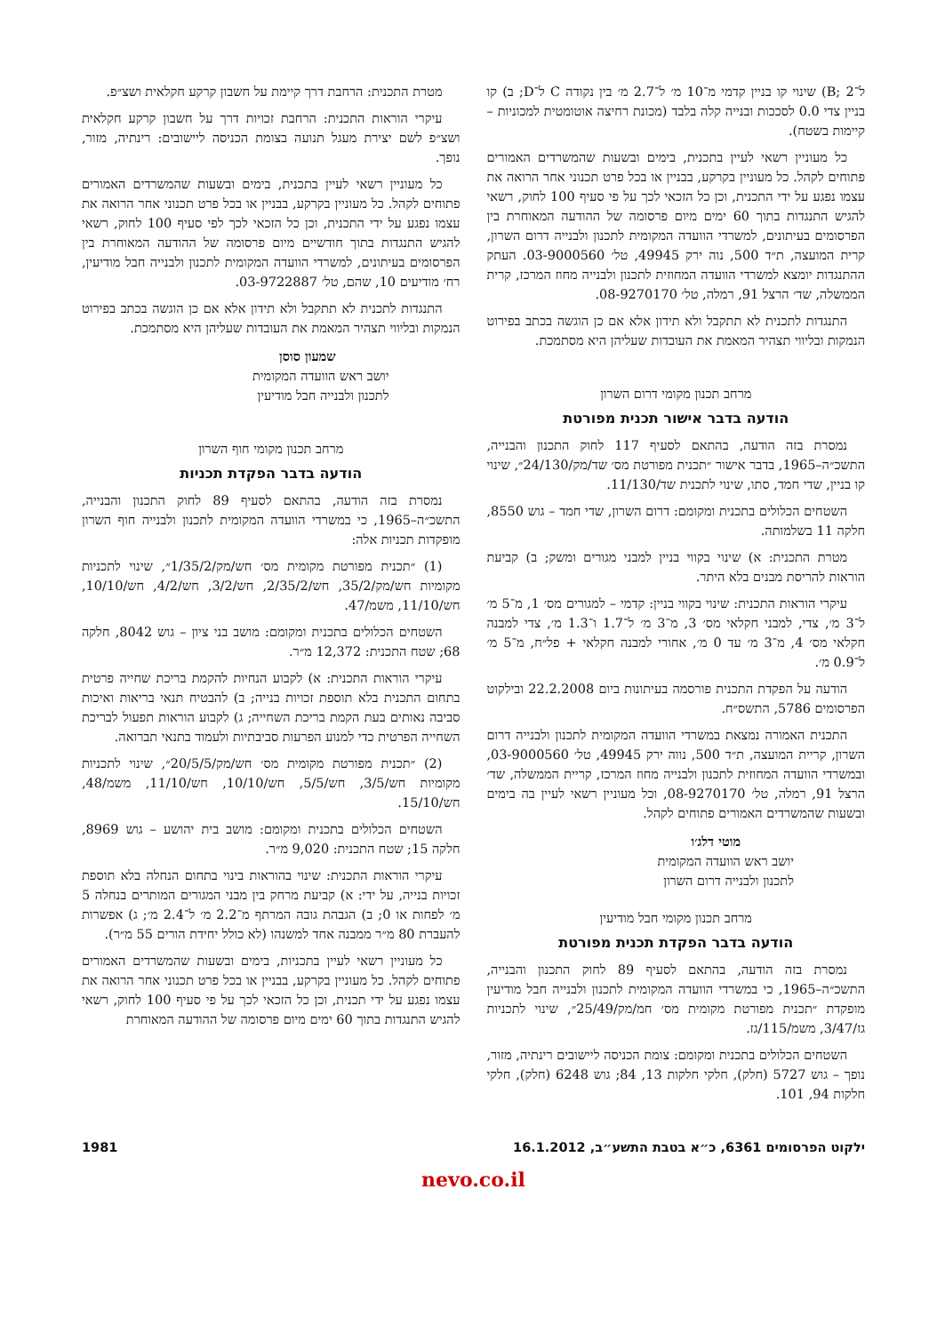ל־B; 2) שינוי קו בניין קדמי מ־10 מ׳ ל־2.7 מ׳ בין נקודה C ל־D; ב) קו בניין צדי 0.0 לסככות ובנייה קלה בלבד (מכונת רחיצה אוטומטית למכוניות – קיימות בשטח).
כל מעוניין רשאי לעיין בתכנית, בימים ובשעות שהמשרדים האמורים פתוחים לקהל. כל מעוניין בקרקע, בבניין או בכל פרט תכנוני אחר הרואה את עצמו נפגע על ידי התכנית, וכן כל הזכאי לכך על פי סעיף 100 לחוק, רשאי להגיש התנגדות בתוך 60 ימים מיום פרסומה של ההודעה המאוחרת בין הפרסומים בעיתונים, למשרדי הוועדה המקומית לתכנון ולבנייה דרום השרון, קרית המועצה, ת״ד 500, נוה ירק 49945, טל׳ 03-9000560. העתק ההתנגדות יומצא למשרדי הוועדה המחוזית לתכנון ולבנייה מחוז המרכז, קרית הממשלה, שד׳ הרצל 91, רמלה, טל׳ 08-9270170.
התנגדות לתכנית לא תתקבל ולא תידון אלא אם כן הוגשה בכתב בפירוט הנמקות ובליווי תצהיר המאמת את העובדות שעליהן היא מסתמכת.
מרחב תכנון מקומי דרום השרון
הודעה בדבר אישור תכנית מפורטת
נמסרת בזה הודעה, בהתאם לסעיף 117 לחוק התכנון והבנייה, התשכ״ה–1965, בדבר אישור ״תכנית מפורטת מס׳ שד/מק/24/130״, שינוי קו בניין, שדי חמד, סתו, שינוי לתכנית שד/11/130.
השטחים הכלולים בתכנית ומקומם: דרום השרון, שדי חמד – גוש 8550, חלקה 11 בשלמותה.
מטרת התכנית: א) שינוי בקווי בניין למבני מגורים ומשק; ב) קביעת הוראות להריסת מבנים בלא היתר.
עיקרי הוראות התכנית: שינוי בקווי בניין: קדמי – למגורים מס׳ 1, מ־5 מ׳ ל־3 מ׳, צדי, למבני חקלאי מס׳ 3, מ־3 מ׳ ל־1.7 ו־1.3 מ׳, צדי למבנה חקלאי מס׳ 4, מ־3 מ׳ עד 0 מ׳, אחורי למבנה חקלאי + פל״ח, מ־5 מ׳ ל־0.9 מ׳.
הודעה על הפקדת התכנית פורסמה בעיתונות ביום 22.2.2008 ובילקוט הפרסומים 5786, התשס״ח.
התכנית האמורה נמצאת במשרדי הוועדה המקומית לתכנון ולבנייה דרום השרון, קריית המועצה, ת״ד 500, נווה ירק 49945, טל׳ 03-9000560, ובמשרדי הוועדה המחוזית לתכנון ולבנייה מחוז המרכז, קריית הממשלה, שד׳ הרצל 91, רמלה, טל׳ 08-9270170, וכל מעוניין רשאי לעיין בה בימים ובשעות שהמשרדים האמורים פתוחים לקהל.
מוטי דלג׳ו
יושב ראש הוועדה המקומית
לתכנון ולבנייה דרום השרון
מרחב תכנון מקומי חבל מודיעין
הודעה בדבר הפקדת תכנית מפורטת
נמסרת בזה הודעה, בהתאם לסעיף 89 לחוק התכנון והבנייה, התשכ״ה–1965, כי במשרדי הוועדה המקומית לתכנון ולבנייה חבל מודיעין מופקדת ״תכנית מפורטת מקומית מס׳ חמ/מק/25/49״, שינוי לתכניות גז/3/47, משמ/115/גז.
השטחים הכלולים בתכנית ומקומם: צומת הכניסה ליישובים רינתיה, מזור, נופך – גוש 5727 (חלק), חלקי חלקות 13, 84; גוש 6248 (חלק), חלקי חלקות 94, 101.
מטרת התכנית: הרחבת דרך קיימת על חשבון קרקע חקלאית ושצ״פ.
עיקרי הוראות התכנית: הרחבת זכויות דרך על חשבון קרקע חקלאית ושצ״פ לשם יצירת מעגל תנועה בצומת הכניסה ליישובים: רינתיה, מזור, נופך.
כל מעוניין רשאי לעיין בתכנית, בימים ובשעות שהמשרדים האמורים פתוחים לקהל. כל מעוניין בקרקע, בבניין או בכל פרט תכנוני אחר הרואה את עצמו נפגע על ידי התכנית, וכן כל הזכאי לכך לפי סעיף 100 לחוק, רשאי להגיש התנגדות בתוך חודשיים מיום פרסומה של ההודעה המאוחרת בין הפרסומים בעיתונים, למשרדי הוועדה המקומית לתכנון ולבנייה חבל מודיעין, רח׳ מודיעים 10, שהם, טל׳ 03-9722887.
התנגדות לתכנית לא תתקבל ולא תידון אלא אם כן הוגשה בכתב בפירוט הנמקות ובליווי תצהיר המאמת את העובדות שעליהן היא מסתמכת.
שמעון סוסן
יושב ראש הוועדה המקומית
לתכנון ולבנייה חבל מודיעין
מרחב תכנון מקומי חוף השרון
הודעה בדבר הפקדת תכניות
נמסרת בזה הודעה, בהתאם לסעיף 89 לחוק התכנון והבנייה, התשכ״ה–1965, כי במשרדי הוועדה המקומית לתכנון ולבנייה חוף השרון מופקדות תכניות אלה:
(1) ״תכנית מפורטת מקומית מס׳ חש/מק/1/35/2״, שינוי לתכניות מקומיות חש/מק/35/2, חש/2/35/2, חש/3/2, חש/4/2, חש/10/10, חש/11/10, משמ/47.
השטחים הכלולים בתכנית ומקומם: מושב בני ציון – גוש 8042, חלקה 68; שטח התכנית: 12,372 מ״ר.
עיקרי הוראות התכנית: א) לקבוע הנחיות להקמת בריכת שחייה פרטית בתחום התכנית בלא תוספת זכויות בנייה; ב) להבטיח תנאי בריאות ואיכות סביבה נאותים בעת הקמת בריכת השחייה; ג) לקבוע הוראות תפעול לבריכת השחייה הפרטית כדי למנוע הפרעות סביבתיות ולעמוד בתנאי תברואה.
(2) ״תכנית מפורטת מקומית מס׳ חש/מק/20/5/5״, שינוי לתכניות מקומיות חש/3/5, חש/5/5, חש/10/10, חש/11/10, משמ/48, חש/15/10.
השטחים הכלולים בתכנית ומקומם: מושב בית יהושע – גוש 8969, חלקה 15; שטח התכנית: 9,020 מ״ר.
עיקרי הוראות התכנית: שינוי בהוראות בינוי בתחום הנחלה בלא תוספת זכויות בנייה, על ידי: א) קביעת מרחק בין מבני המגורים המותרים בנחלה 5 מ׳ לפחות או 0; ב) הגבהת גובה המרתף מ־2.2 מ׳ ל־2.4 מ׳; ג) אפשרות להעברת 80 מ״ר ממבנה אחד למשנהו (לא כולל יחידת הורים 55 מ״ר).
כל מעוניין רשאי לעיין בתכניות, בימים ובשעות שהמשרדים האמורים פתוחים לקהל. כל מעוניין בקרקע, בבניין או בכל פרט תכנוני אחר הרואה את עצמו נפגע על ידי תכנית, וכן כל הזכאי לכך על פי סעיף 100 לחוק, רשאי להגיש התנגדות בתוך 60 ימים מיום פרסומה של ההודעה המאוחרת
ילקוט הפרסומים 6361, כ״א בטבת התשע״ב, 16.1.2012 1981
nevo.co.il